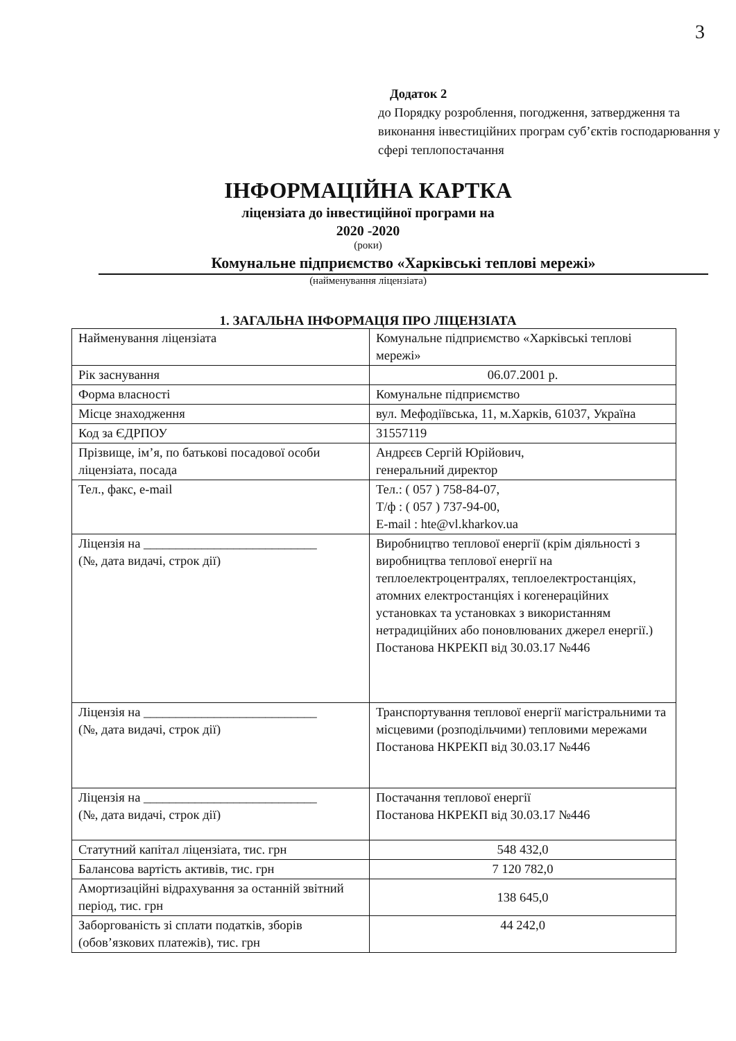3
Додаток 2
до Порядку розроблення, погодження, затвердження та виконання інвестиційних програм суб’єктів господарювання у сфері теплопостачання
ІНФОРМАЦІЙНА КАРТКА
ліцензіата до інвестиційної програми на
2020 -2020
(роки)
Комунальне підприємство «Харківські теплові мережі»
(найменування ліцензіата)
1. ЗАГАЛЬНА ІНФОРМАЦІЯ ПРО ЛІЦЕНЗІАТА
| Найменування ліцензіата | Комунальне підприємство «Харківські теплові мережі» |
| Рік заснування | 06.07.2001 р. |
| Форма власності | Комунальне підприємство |
| Місце знаходження | вул. Мефодіївська, 11, м.Харків, 61037, Україна |
| Код за ЄДРПОУ | 31557119 |
| Прізвище, ім’я, по батькові посадової особи ліцензіата, посада | Андрєєв Сергій Юрійович, генеральний директор |
| Тел., факс, e-mail | Тел.: ( 057 ) 758-84-07, Т/ф : ( 057 ) 737-94-00, E-mail : hte@vl.kharkov.ua |
| Ліцензія на ___________________________ (№, дата видачі, строк дії) | Виробництво теплової енергії (крім діяльності з виробництва теплової енергії на теплоелектроцентралях, теплоелектростанціях, атомних електростанціях і когенераційних установках та установках з використанням нетрадиційних або поновлюваних джерел енергії.) Постанова НКРЕКП від 30.03.17 №446 |
| Ліцензія на ___________________________ (№, дата видачі, строк дії) | Транспортування теплової енергії магістральними та місцевими (розподільчими) тепловими мережами Постанова НКРЕКП від 30.03.17 №446 |
| Ліцензія на ___________________________ (№, дата видачі, строк дії) | Постачання теплової енергії Постанова НКРЕКП від 30.03.17 №446 |
| Статутний капітал ліцензіата, тис. грн | 548 432,0 |
| Балансова вартість активів, тис. грн | 7 120 782,0 |
| Амортизаційні відрахування за останній звітний період, тис. грн | 138 645,0 |
| Заборгованість зі сплати податків, зборів (обов’язкових платежів), тис. грн | 44 242,0 |